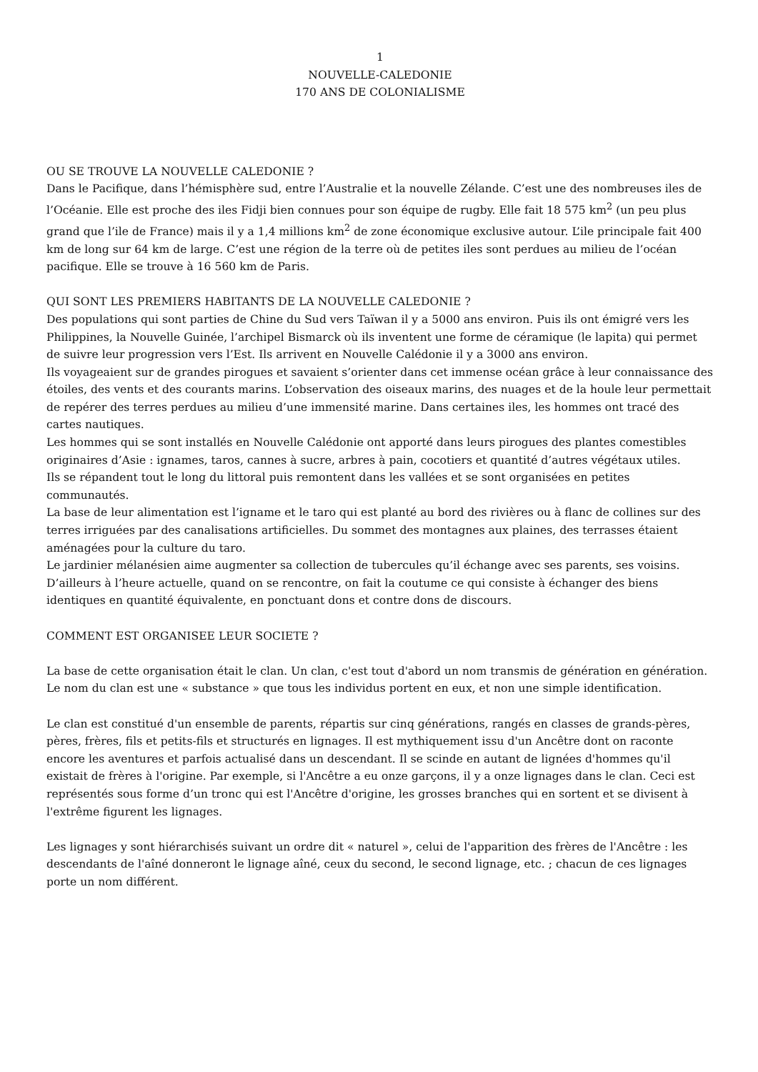1
NOUVELLE-CALEDONIE
170 ANS DE COLONIALISME
OU SE TROUVE LA NOUVELLE CALEDONIE ?
Dans le Pacifique, dans l’hémisphère sud, entre l’Australie et la nouvelle Zélande. C’est une des nombreuses iles de l’Océanie. Elle est proche des iles Fidji bien connues pour son équipe de rugby. Elle fait 18 575 km<sup>2</sup> (un peu plus grand que l’ile de France) mais il y a 1,4 millions km<sup>2</sup> de zone économique exclusive autour. L’ile principale fait 400 km de long sur 64 km de large. C’est une région de la terre où de petites iles sont perdues au milieu de l’océan pacifique. Elle se trouve à 16 560 km de Paris.
QUI SONT LES PREMIERS HABITANTS DE LA NOUVELLE CALEDONIE ?
Des populations qui sont parties de Chine du Sud vers Taïwan il y a 5000 ans environ. Puis ils ont émigré vers les Philippines, la Nouvelle Guinée, l’archipel Bismarck où ils inventent une forme de céramique (le lapita) qui permet de suivre leur progression vers l’Est. Ils arrivent en Nouvelle Calédonie il y a 3000 ans environ.
Ils voyageaient sur de grandes pirogues et savaient s’orienter dans cet immense océan grâce à leur connaissance des étoiles, des vents et des courants marins. L’observation des oiseaux marins, des nuages et de la houle leur permettait de repérer des terres perdues au milieu d’une immensité marine. Dans certaines iles, les hommes ont tracé des cartes nautiques.
Les hommes qui se sont installés en Nouvelle Calédonie ont apporté dans leurs pirogues des plantes comestibles originaires d’Asie : ignames, taros, cannes à sucre, arbres à pain, cocotiers et quantité d’autres végétaux utiles.
Ils se répandent tout le long du littoral puis remontent dans les vallées et se sont organisées en petites communautés.
La base de leur alimentation est l’igname et le taro qui est planté au bord des rivières ou à flanc de collines sur des terres irriguées par des canalisations artificielles. Du sommet des montagnes aux plaines, des terrasses étaient aménagées pour la culture du taro.
Le jardinier mélanésien aime augmenter sa collection de tubercules qu’il échange avec ses parents, ses voisins.
D’ailleurs à l’heure actuelle, quand on se rencontre, on fait la coutume ce qui consiste à échanger des biens identiques en quantité équivalente, en ponctuant dons et contre dons de discours.
COMMENT EST ORGANISEE LEUR SOCIETE ?
La base de cette organisation était le clan. Un clan, c'est tout d'abord un nom transmis de génération en génération. Le nom du clan est une « substance » que tous les individus portent en eux, et non une simple identification.
Le clan est constitué d'un ensemble de parents, répartis sur cinq générations, rangés en classes de grands-pères, pères, frères, fils et petits-fils et structurés en lignages. Il est mythiquement issu d'un Ancêtre dont on raconte encore les aventures et parfois actualisé dans un descendant. Il se scinde en autant de lignées d'hommes qu'il existait de frères à l'origine. Par exemple, si l'Ancêtre a eu onze garçons, il y a onze lignages dans le clan. Ceci est représentés sous forme d’un tronc qui est l'Ancêtre d'origine, les grosses branches qui en sortent et se divisent à l'extrême figurent les lignages.
Les lignages y sont hiérarchisés suivant un ordre dit « naturel », celui de l'apparition des frères de l'Ancêtre : les descendants de l'aîné donneront le lignage aîné, ceux du second, le second lignage, etc. ; chacun de ces lignages porte un nom différent.